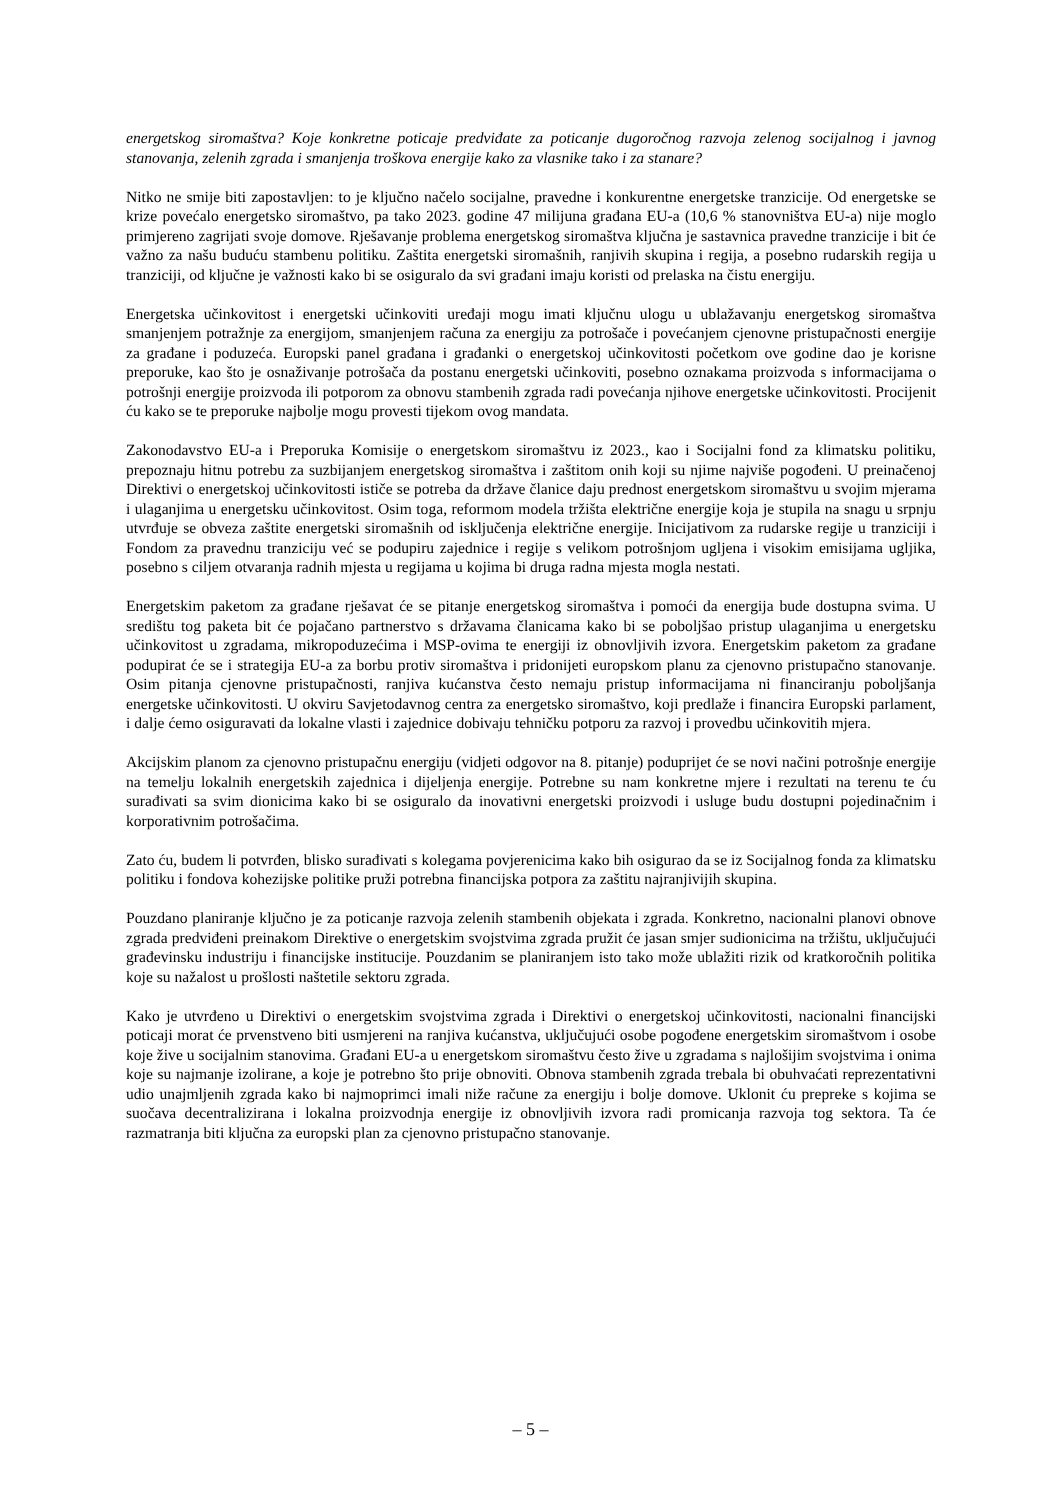energetskog siromaštva? Koje konkretne poticaje predviđate za poticanje dugoročnog razvoja zelenog socijalnog i javnog stanovanja, zelenih zgrada i smanjenja troškova energije kako za vlasnike tako i za stanare?
Nitko ne smije biti zapostavljen: to je ključno načelo socijalne, pravedne i konkurentne energetske tranzicije. Od energetske se krize povećalo energetsko siromaštvo, pa tako 2023. godine 47 milijuna građana EU-a (10,6 % stanovništva EU-a) nije moglo primjereno zagrijati svoje domove. Rješavanje problema energetskog siromaštva ključna je sastavnica pravedne tranzicije i bit će važno za našu buduću stambenu politiku. Zaštita energetski siromašnih, ranjivih skupina i regija, a posebno rudarskih regija u tranziciji, od ključne je važnosti kako bi se osiguralo da svi građani imaju koristi od prelaska na čistu energiju.
Energetska učinkovitost i energetski učinkoviti uređaji mogu imati ključnu ulogu u ublažavanju energetskog siromaštva smanjenjem potražnje za energijom, smanjenjem računa za energiju za potrošače i povećanjem cjenovne pristupačnosti energije za građane i poduzeća. Europski panel građana i građanki o energetskoj učinkovitosti početkom ove godine dao je korisne preporuke, kao što je osnaživanje potrošača da postanu energetski učinkoviti, posebno oznakama proizvoda s informacijama o potrošnji energije proizvoda ili potporom za obnovu stambenih zgrada radi povećanja njihove energetske učinkovitosti. Procijenit ću kako se te preporuke najbolje mogu provesti tijekom ovog mandata.
Zakonodavstvo EU-a i Preporuka Komisije o energetskom siromaštvu iz 2023., kao i Socijalni fond za klimatsku politiku, prepoznaju hitnu potrebu za suzbijanjem energetskog siromaštva i zaštitom onih koji su njime najviše pogođeni. U preinačenoj Direktivi o energetskoj učinkovitosti ističe se potreba da države članice daju prednost energetskom siromaštvu u svojim mjerama i ulaganjima u energetsku učinkovitost. Osim toga, reformom modela tržišta električne energije koja je stupila na snagu u srpnju utvrđuje se obveza zaštite energetski siromašnih od isključenja električne energije. Inicijativom za rudarske regije u tranziciji i Fondom za pravednu tranziciju već se podupiru zajednice i regije s velikom potrošnjom ugljena i visokim emisijama ugljika, posebno s ciljem otvaranja radnih mjesta u regijama u kojima bi druga radna mjesta mogla nestati.
Energetskim paketom za građane rješavat će se pitanje energetskog siromaštva i pomoći da energija bude dostupna svima. U središtu tog paketa bit će pojačano partnerstvo s državama članicama kako bi se poboljšao pristup ulaganjima u energetsku učinkovitost u zgradama, mikropoduzećima i MSP-ovima te energiji iz obnovljivih izvora. Energetskim paketom za građane podupirat će se i strategija EU-a za borbu protiv siromaštva i pridonijeti europskom planu za cjenovno pristupačno stanovanje. Osim pitanja cjenovne pristupačnosti, ranjiva kućanstva često nemaju pristup informacijama ni financiranju poboljšanja energetske učinkovitosti. U okviru Savjetodavnog centra za energetsko siromaštvo, koji predlaže i financira Europski parlament, i dalje ćemo osiguravati da lokalne vlasti i zajednice dobivaju tehničku potporu za razvoj i provedbu učinkovitih mjera.
Akcijskim planom za cjenovno pristupačnu energiju (vidjeti odgovor na 8. pitanje) poduprijet će se novi načini potrošnje energije na temelju lokalnih energetskih zajednica i dijeljenja energije. Potrebne su nam konkretne mjere i rezultati na terenu te ću surađivati sa svim dionicima kako bi se osiguralo da inovativni energetski proizvodi i usluge budu dostupni pojedinačnim i korporativnim potrošačima.
Zato ću, budem li potvrđen, blisko surađivati s kolegama povjerenicima kako bih osigurao da se iz Socijalnog fonda za klimatsku politiku i fondova kohezijske politike pruži potrebna financijska potpora za zaštitu najranjivijih skupina.
Pouzdano planiranje ključno je za poticanje razvoja zelenih stambenih objekata i zgrada. Konkretno, nacionalni planovi obnove zgrada predviđeni preinakom Direktive o energetskim svojstvima zgrada pružit će jasan smjer sudionicima na tržištu, uključujući građevinsku industriju i financijske institucije. Pouzdanim se planiranjem isto tako može ublažiti rizik od kratkoročnih politika koje su nažalost u prošlosti naštetile sektoru zgrada.
Kako je utvrđeno u Direktivi o energetskim svojstvima zgrada i Direktivi o energetskoj učinkovitosti, nacionalni financijski poticaji morat će prvenstveno biti usmjereni na ranjiva kućanstva, uključujući osobe pogođene energetskim siromaštvom i osobe koje žive u socijalnim stanovima. Građani EU-a u energetskom siromaštvu često žive u zgradama s najlošijim svojstvima i onima koje su najmanje izolirane, a koje je potrebno što prije obnoviti. Obnova stambenih zgrada trebala bi obuhvaćati reprezentativni udio unajmljenih zgrada kako bi najmoprimci imali niže račune za energiju i bolje domove. Uklonit ću prepreke s kojima se suočava decentralizirana i lokalna proizvodnja energije iz obnovljivih izvora radi promicanja razvoja tog sektora. Ta će razmatranja biti ključna za europski plan za cjenovno pristupačno stanovanje.
– 5 –